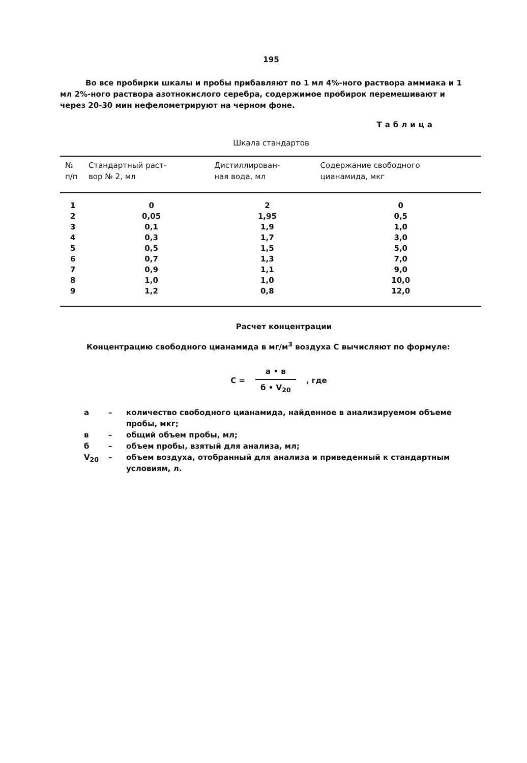195
Во все пробирки шкалы и пробы прибавляют по 1 мл 4%-ного раствора аммиака и 1 мл 2%-ного раствора азотнокислого серебра, содержимое пробирок перемешивают и через 20-30 мин нефелометрируют на черном фоне.
Таблица
Шкала стандартов
| № п/п | Стандартный раст- вор № 2, мл | Дистиллирован- ная вода, мл | Содержание свободного цианамида, мкг |
| --- | --- | --- | --- |
| 1 | 0 | 2 | 0 |
| 2 | 0,05 | 1,95 | 0,5 |
| 3 | 0,1 | 1,9 | 1,0 |
| 4 | 0,3 | 1,7 | 3,0 |
| 5 | 0,5 | 1,5 | 5,0 |
| 6 | 0,7 | 1,3 | 7,0 |
| 7 | 0,9 | 1,1 | 9,0 |
| 8 | 1,0 | 1,0 | 10,0 |
| 9 | 1,2 | 0,8 | 12,0 |
Расчет концентрации
Концентрацию свободного цианамида в мг/м<sup>3</sup> воздуха С вычисляют по формуле:
С =
а • в
б • V<sub>20</sub>
, где
а – количество свободного цианамида, найденное в анализируемом объеме пробы, мкг;
в – общий объем пробы, мл;
б – объем пробы, взятый для анализа, мл;
V<sub>20</sub> – объем воздуха, отобранный для анализа и приведенный к стандартным условиям, л.